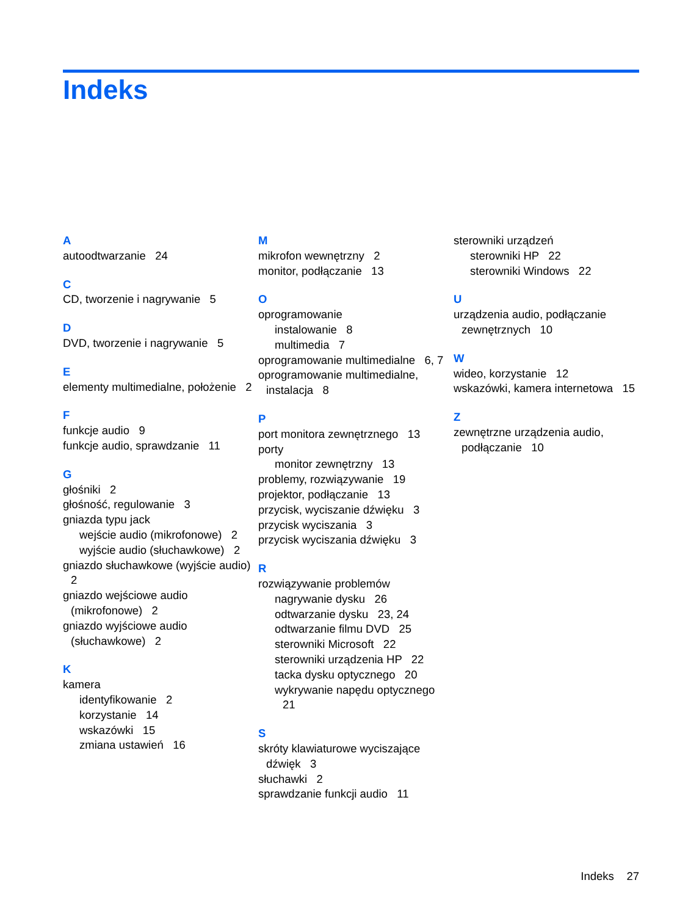Indeks
A
autoodtwarzanie 24
C
CD, tworzenie i nagrywanie 5
D
DVD, tworzenie i nagrywanie 5
E
elementy multimedialne, położenie 2
F
funkcje audio 9
funkcje audio, sprawdzanie 11
G
głośniki 2
głośność, regulowanie 3
gniazda typu jack
wejście audio (mikrofonowe) 2
wyjście audio (słuchawkowe) 2
gniazdo słuchawkowe (wyjście audio) 2
gniazdo wejściowe audio (mikrofonowe) 2
gniazdo wyjściowe audio (słuchawkowe) 2
K
kamera
identyfikowanie 2
korzystanie 14
wskazówki 15
zmiana ustawień 16
M
mikrofon wewnętrzny 2
monitor, podłączanie 13
O
oprogramowanie
instalowanie 8
multimedia 7
oprogramowanie multimedialne 6, 7
oprogramowanie multimedialne, instalacja 8
P
port monitora zewnętrznego 13
porty
monitor zewnętrzny 13
problemy, rozwiązywanie 19
projektor, podłączanie 13
przycisk, wyciszanie dźwięku 3
przycisk wyciszania 3
przycisk wyciszania dźwięku 3
R
rozwiązywanie problemów
nagrywanie dysku 26
odtwarzanie dysku 23, 24
odtwarzanie filmu DVD 25
sterowniki Microsoft 22
sterowniki urządzenia HP 22
tacka dysku optycznego 20
wykrywanie napędu optycznego 21
S
skróty klawiaturowe wyciszające dźwięk 3
słuchawki 2
sprawdzanie funkcji audio 11
sterowniki urządzeń
sterowniki HP 22
sterowniki Windows 22
U
urządzenia audio, podłączanie zewnętrznych 10
W
wideo, korzystanie 12
wskazówki, kamera internetowa 15
Z
zewnętrzne urządzenia audio, podłączanie 10
Indeks 27